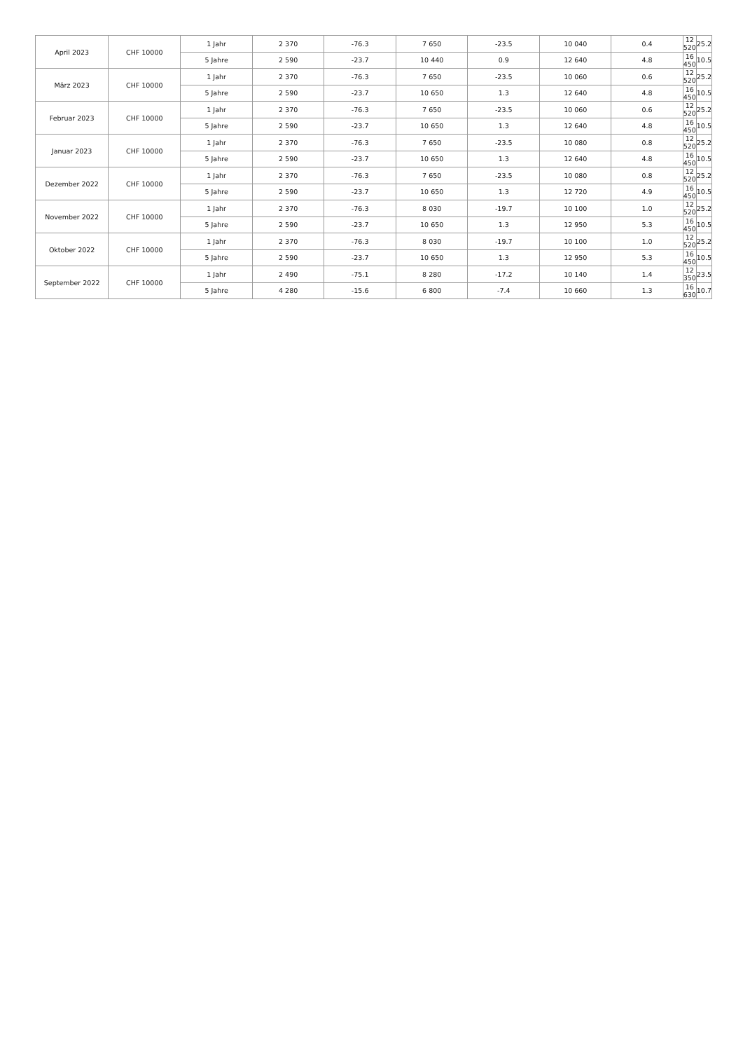| April 2023 | CHF 10000 | 1 Jahr | 2 370 | -76.3 | 7 650 | -23.5 | 10 040 | 0.4 | 12 520 | 25.2 |
| | | 5 Jahre | 2 590 | -23.7 | 10 440 | 0.9 | 12 640 | 4.8 | 16 450 | 10.5 |
| März 2023 | CHF 10000 | 1 Jahr | 2 370 | -76.3 | 7 650 | -23.5 | 10 060 | 0.6 | 12 520 | 25.2 |
| | | 5 Jahre | 2 590 | -23.7 | 10 650 | 1.3 | 12 640 | 4.8 | 16 450 | 10.5 |
| Februar 2023 | CHF 10000 | 1 Jahr | 2 370 | -76.3 | 7 650 | -23.5 | 10 060 | 0.6 | 12 520 | 25.2 |
| | | 5 Jahre | 2 590 | -23.7 | 10 650 | 1.3 | 12 640 | 4.8 | 16 450 | 10.5 |
| Januar 2023 | CHF 10000 | 1 Jahr | 2 370 | -76.3 | 7 650 | -23.5 | 10 080 | 0.8 | 12 520 | 25.2 |
| | | 5 Jahre | 2 590 | -23.7 | 10 650 | 1.3 | 12 640 | 4.8 | 16 450 | 10.5 |
| Dezember 2022 | CHF 10000 | 1 Jahr | 2 370 | -76.3 | 7 650 | -23.5 | 10 080 | 0.8 | 12 520 | 25.2 |
| | | 5 Jahre | 2 590 | -23.7 | 10 650 | 1.3 | 12 720 | 4.9 | 16 450 | 10.5 |
| November 2022 | CHF 10000 | 1 Jahr | 2 370 | -76.3 | 8 030 | -19.7 | 10 100 | 1.0 | 12 520 | 25.2 |
| | | 5 Jahre | 2 590 | -23.7 | 10 650 | 1.3 | 12 950 | 5.3 | 16 450 | 10.5 |
| Oktober 2022 | CHF 10000 | 1 Jahr | 2 370 | -76.3 | 8 030 | -19.7 | 10 100 | 1.0 | 12 520 | 25.2 |
| | | 5 Jahre | 2 590 | -23.7 | 10 650 | 1.3 | 12 950 | 5.3 | 16 450 | 10.5 |
| September 2022 | CHF 10000 | 1 Jahr | 2 490 | -75.1 | 8 280 | -17.2 | 10 140 | 1.4 | 12 350 | 23.5 |
| | | 5 Jahre | 4 280 | -15.6 | 6 800 | -7.4 | 10 660 | 1.3 | 16 630 | 10.7 |